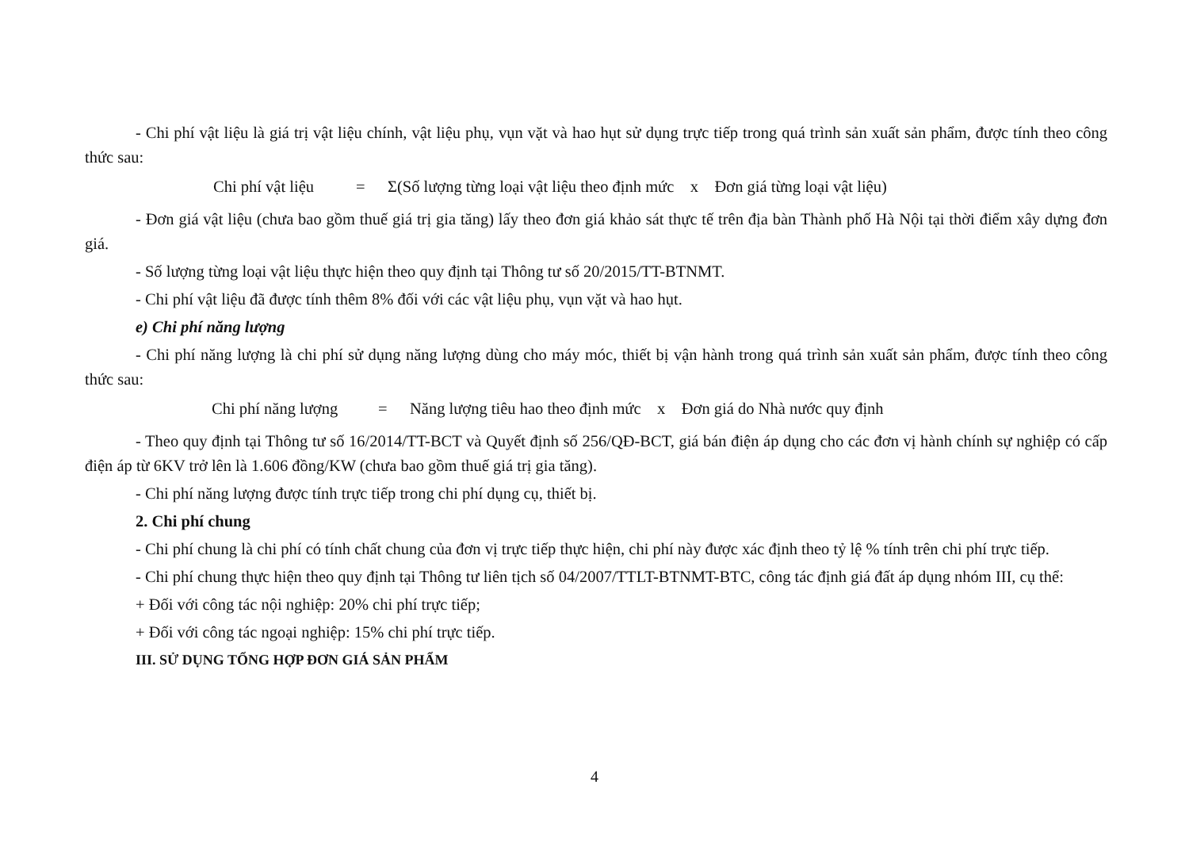- Chi phí vật liệu là giá trị vật liệu chính, vật liệu phụ, vụn vặt và hao hụt sử dụng trực tiếp trong quá trình sản xuất sản phẩm, được tính theo công thức sau:
Chi phí vật liệu = Σ(Số lượng từng loại vật liệu theo định mức x Đơn giá từng loại vật liệu)
- Đơn giá vật liệu (chưa bao gồm thuế giá trị gia tăng) lấy theo đơn giá khảo sát thực tế trên địa bàn Thành phố Hà Nội tại thời điểm xây dựng đơn giá.
- Số lượng từng loại vật liệu thực hiện theo quy định tại Thông tư số 20/2015/TT-BTNMT.
- Chi phí vật liệu đã được tính thêm 8% đối với các vật liệu phụ, vụn vặt và hao hụt.
e) Chi phí năng lượng
- Chi phí năng lượng là chi phí sử dụng năng lượng dùng cho máy móc, thiết bị vận hành trong quá trình sản xuất sản phẩm, được tính theo công thức sau:
Chi phí năng lượng = Năng lượng tiêu hao theo định mức x Đơn giá do Nhà nước quy định
- Theo quy định tại Thông tư số 16/2014/TT-BCT và Quyết định số 256/QĐ-BCT, giá bán điện áp dụng cho các đơn vị hành chính sự nghiệp có cấp điện áp từ 6KV trở lên là 1.606 đồng/KW (chưa bao gồm thuế giá trị gia tăng).
- Chi phí năng lượng được tính trực tiếp trong chi phí dụng cụ, thiết bị.
2. Chi phí chung
- Chi phí chung là chi phí có tính chất chung của đơn vị trực tiếp thực hiện, chi phí này được xác định theo tỷ lệ % tính trên chi phí trực tiếp.
- Chi phí chung thực hiện theo quy định tại Thông tư liên tịch số 04/2007/TTLT-BTNMT-BTC, công tác định giá đất áp dụng nhóm III, cụ thể:
+ Đối với công tác nội nghiệp: 20% chi phí trực tiếp;
+ Đối với công tác ngoại nghiệp: 15% chi phí trực tiếp.
III. SỬ DỤNG TỔNG HỢP ĐƠN GIÁ SẢN PHẨM
4